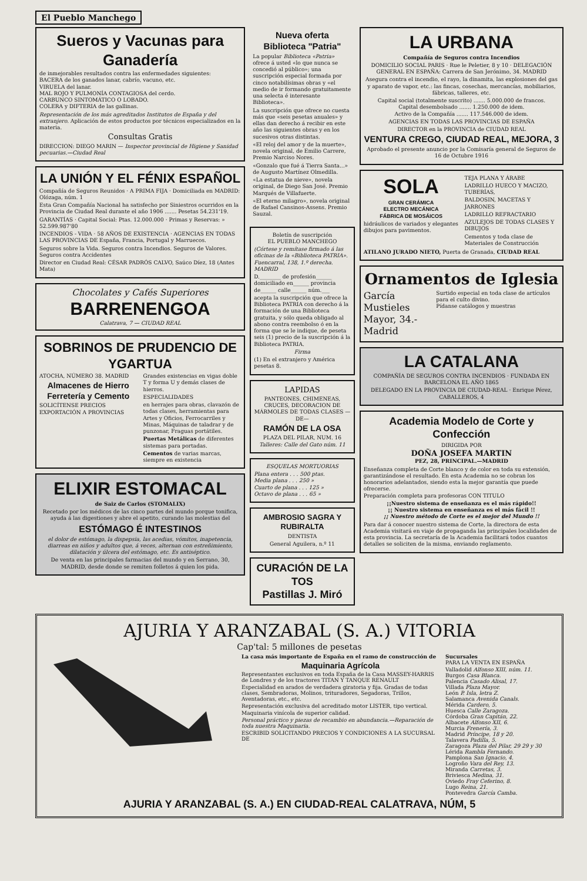El Pueblo Manchego
Sueros y Vacunas para Ganadería
de inmejorables resultados contra las enfermedades siguientes:
BACERA de los ganados lanar, cabrío, vacuno, etc.
VIRUELA del lanar.
MAL ROJO Y PULMONÍA CONTAGIOSA del cerdo.
CARBUNCO SINTOMÁTICO O LOBADO.
COLERA y DIFTERIA de las gallinas.
Representación de los más agreditados Institutos de España y del extranjero. Aplicación de estos productos por técnicos especializados en la materia.
Consultas Gratis
DIRECCION: DIEGO MARIN — Inspector provincial de Higiene y Sanidad pecuarias.—Ciudad Real
LA UNIÓN Y EL FÉNIX ESPAÑOL
Compañía de Seguros Reunidos · A PRIMA FIJA · Domiciliada en MADRID: Olózaga, núm. 1
Esta Gran Compañía Nacional ha satisfecho por Siniestros ocurridos en la Provincia de Ciudad Real durante el año 1906 ....... Pesetas 54.231'19.
GARANTÍAS · Capital Social: Ptas. 12.000.000 · Primas y Reservas: » 52.599.987'80
INCENDIOS - VIDA · 58 AÑOS DE EXISTENCIA · AGENCIAS EN TODAS LAS PROVINCIAS DE España, Francia, Portugal y Marruecos.
Seguros sobre la Vida. Seguros contra Incendios. Seguros de Valores. Seguros contra Accidentes
Director en Ciudad Real: CÉSAR PADRÓS CALVO, Saúco Díez, 18 (Antes Mata)
Chocolates y Cafés Superiores
BARRENENGOA
Calatrava, 7 — CIUDAD REAL
SOBRINOS DE PRUDENCIO DE YGARTUA
ATOCHA, NÚMERO 38. MADRID
Almacenes de Hierro
Ferretería y Cemento
SOLICÍTENSE PRECIOS
EXPORTACIÓN A PROVINCIAS
Grandes existencias en vigas doble T y forma U y demás clases de hierros.
ESPECIALIDADES
en herrajes para obras, clavazón de todas clases, herramientas para Artes y Oficios, Ferrocarriles y Minas, Máquinas de taladrar y de punzonar, Fraguas portátiles.
Puertas Metálicas de diferentes sistemas para portadas.
Cementos de varias marcas, siempre en existencia
ELIXIR ESTOMACAL
de Saiz de Carlos (STOMALIX)
Recetado por los médicos de las cinco partes del mundo porque tonifica, ayuda á las digestiones y abre el apetito, curando las molestias del
ESTÓMAGO É INTESTINOS
el dolor de estómago, la dispepsia, las acedias, vómitos, inapetencia, diarreas en niños y adultos que, á veces, alternan con estreñimiento, dilatación y úlcera del estómago, etc. Es antiséptico.
De venta en las principales farmacias del mundo y en Serrano, 30, MADRID, desde donde se remiten folletos á quien los pida.
Nueva oferta
Biblioteca "Patria"
La popular Biblioteca «Patria» ofrece á usted «lo que nunca se concedió al público»; una suscripción especial formada por cinco notabilísimas obras y «el medio de ir formando gratuitamente una selecta é interesante Biblioteca».
La suscripción que ofrece no cuesta más que «seis pesetas anuales» y ellas dan derecho á recibir en este año las siguientes obras y en los sucesivos otras distintas.
«El reloj del amor y de la muerte», novela original, de Emilio Carrere, Premio Narciso Nores.
«Gonzalo que fué á Tierra Santa...» de Augusto Martínez Olmedilla.
«La estatua de nieve», novela original, de Diego San José. Premio Marqués de Villafuerte.
«El eterno milagro», novela original de Rafael Cansinos-Assens. Premio Sauzal.
Boletín de suscripción
EL PUEBLO MANCHEGO
(Córtese y remítase firmado á las oficinas de la «Biblioteca PATRIA». Fuencarral, 138, 1.º derecha. MADRID
D.________ de profesión______ domiciliado en______ provincia de______ calle______ núm.___
acepta la suscripción que ofrece la Biblioteca PATRIA con derecho á la formación de una Biblioteca gratuita, y sólo queda obligado al abono contra reembolso ó en la forma que se le indique, de peseta seis (1) precio de la suscripción á la Biblioteca PATRIA.
Firma
(1) En el extranjero y América pesetas 8.
LAPIDAS
PANTEONES, CHIMENEAS, CRUCES, DECORACION DE MÁRMOLES DE TODAS CLASES —DE—
RAMÓN DE LA OSA
PLAZA DEL PILAR, NUM. 16
Talleres: Calle del Gato núm. 11
ESQUELAS MORTUORIAS
Plana entera . . . 500 ptas.
Media plana . . . 250 »
Cuarto de plana . . . 125 »
Octavo de plana . . . 65 »
AMBROSIO SAGRA Y RUBIRALTA
DENTISTA
General Aguilera, n.º 11
CURACIÓN DE LA TOS
Pastillas J. Miró
LA URBANA
Compañía de Seguros contra Incendios
DOMICILIO SOCIAL PARIS · Rue le Peletier, 8 y 10 · DELEGACIÓN GENERAL EN ESPAÑA: Carrera de San Jerónimo, 34. MADRID
Asegura contra el incendio, el rayo, la dinamita, las explosiones del gas y aparato de vapor, etc.: las fincas, cosechas, mercancías, mobiliarios, fábricas, talleres, etc.
Capital social (totalmente suscrito) ....... 5.000.000 de francos.
Capital desembolsado ....... 1.250.000 de idem.
Activo de la Compañía ....... 117.546.000 de idem.
AGENCIAS EN TODAS LAS PROVINCIAS DE ESPAÑA
DIRECTOR en la PROVINCIA de CIUDAD REAL
VENTURA CREGO, CIUDAD REAL, MEJORA, 3
Aprobado el presente anuncio por la Comisaría general de Seguros de 16 de Octubre 1916
SOLA
GRAN CERÁMICA
ELECTRO MECÁNICA
FÁBRICA DE MOSÁICOS
hidráulicos de variados y elegantes dibujos para pavimentos.
TEJA PLANA Y ÁRABE
LADRILLO HUECO Y MACIZO, TUBERÍAS,
BALDOSIN, MACETAS Y JARRONES
LADRILLO REFRACTARIO
AZULEJOS DE TODAS CLASES Y DIBUJOS
Cementos y toda clase de Materiales de Construcción
ATILANO JURADO NIETO, Puerta de Granada, CIUDAD REAL
Ornamentos de Iglesia
García Mustieles
Mayor, 34.- Madrid
Surtido especial en toda clase de artículos para el culto divino.
Pídanse catálogos y muestras
LA CATALANA
COMPAÑÍA DE SEGUROS CONTRA INCENDIOS · FUNDADA EN BARCELONA EL AÑO 1865
DELEGADO EN LA PROVINCIA DE CIUDAD-REAL · Enrique Pérez, CABALLEROS, 4
Academia Modelo de Corte y Confección
DIRIGIDA POR
DOÑA JOSEFA MARTIN
PEZ, 28, PRINCIPAL.—MADRID
Enseñanza completa de Corte blanco y de color en toda su extensión, garantizándose el resultado. En esta Academia no se cobran los honorarios adelantados, siendo esta la mejor garantía que puede ofrecerse.
Preparación completa para profesoras CON TITULO
¡¡Nuestro sistema de enseñanza es el más rápido!!
¡¡ Nuestro sistema en enseñanza es el más fácil !!
¡¡ Nuestro método de Corte es el mejor del Mundo !!
Para dar á conocer nuestro sistema de Corte, la directora de esta Academia visitará en viaje de propaganda las principales localidades de esta provincia. La secretaría de la Academia facilitará todos cuantos detalles se soliciten de la misma, enviando reglamento.
AJURIA Y ARANZABAL (S. A.) VITORIA
Cap'tal: 5 millones de pesetas
La casa más importante de España en el ramo de construcción de
Maquinaria Agrícola
Representantes exclusivos en toda España de la Casa MASSEY-HARRIS de Londres y de los tractores TITAN Y TANQUE RENAULT
Especialidad en arados de verdadera giratoria y fija. Gradas de todas clases, Sembradoras, Molinos, trituradores, Segadoras, Trillos, Aventadoras, etc., etc.
Representación exclusiva del acreditado motor LISTER, tipo vertical.
Maquinaria vinícola de superior calidad.
Personal práctico y piezas de recambio en abundancia.—Reparación de toda nuestra Maquinaria.
ESCRIBID SOLICITANDO PRECIOS Y CONDICIONES A LA SUCURSAL DE
Sucursales
PARA LA VENTA EN ESPAÑA
Valladolid Alfonso XIII, núm. 11.
Burgos Casa Blanca.
Palencia Casado Alisal, 17.
Villada Plaza Mayor.
León P. Isla, letra Z.
Salamanca Avenida Canals.
Mérida Cardero, 5.
Huesca Calle Zaragoza.
Córdoba Gran Capitán, 22.
Albacete Alfonso XII, 6.
Murcia Frenería, 3.
Madrid Príncipe, 18 y 20.
Talavera Padilla, 5.
Zaragoza Plaza del Pilar, 29 29 y 30
Lérida Rambla Fernando.
Pamplona San Ignacio, 4.
Logroño Vara del Rey, 13.
Miranda Carretas, 3.
Briviesca Medina, 31.
Oviedo Fray Ceferino, 8.
Lugo Reina, 21.
Pontevedra García Camba.
AJURIA Y ARANZABAL (S. A.) EN CIUDAD-REAL CALATRAVA, NÚM, 5